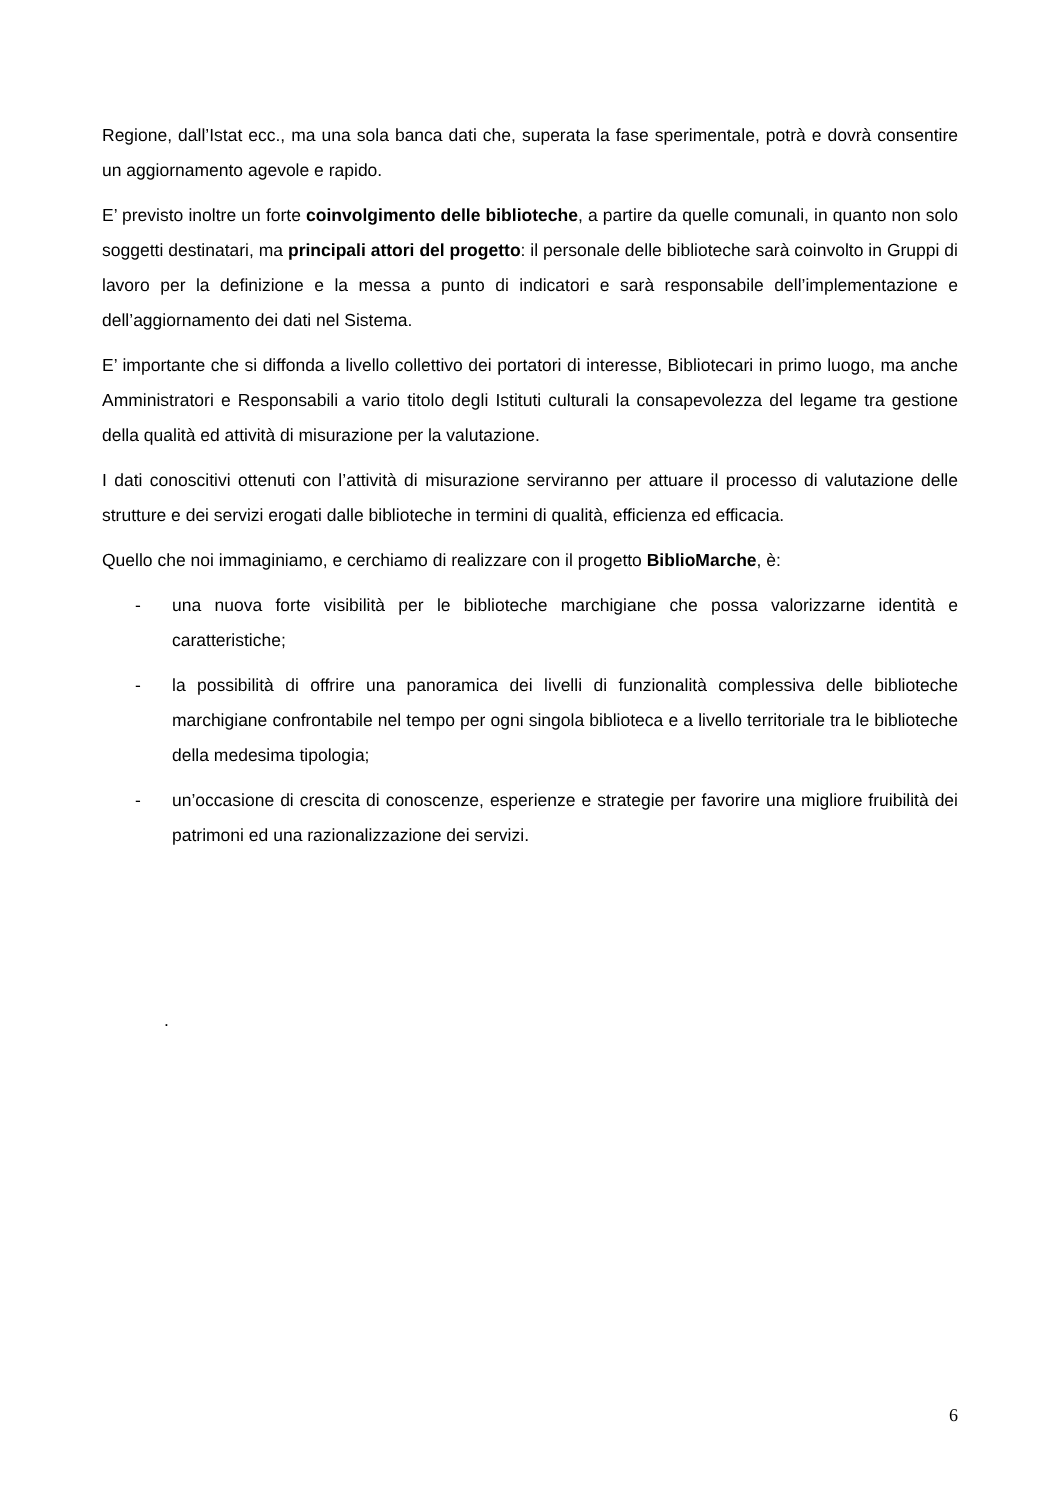Regione, dall’Istat ecc., ma una sola banca dati che, superata la fase sperimentale, potrà e dovrà consentire un aggiornamento agevole e rapido.
E’ previsto inoltre un forte coinvolgimento delle biblioteche, a partire da quelle comunali, in quanto non solo soggetti destinatari, ma principali attori del progetto: il personale delle biblioteche sarà coinvolto in Gruppi di lavoro per la definizione e la messa a punto di indicatori e sarà responsabile dell’implementazione e dell’aggiornamento dei dati nel Sistema.
E’ importante che si diffonda a livello collettivo dei portatori di interesse, Bibliotecari in primo luogo, ma anche Amministratori e Responsabili a vario titolo degli Istituti culturali la consapevolezza del legame tra gestione della qualità ed attività di misurazione per la valutazione.
I dati conoscitivi ottenuti con l’attività di misurazione serviranno per attuare il processo di valutazione delle strutture e dei servizi erogati dalle biblioteche in termini di qualità, efficienza ed efficacia.
Quello che noi immaginiamo, e cerchiamo di realizzare con il progetto BiblioMarche, è:
- una nuova forte visibilità per le biblioteche marchigiane che possa valorizzarne identità e caratteristiche;
- la possibilità di offrire una panoramica dei livelli di funzionalità complessiva delle biblioteche marchigiane confrontabile nel tempo per ogni singola biblioteca e a livello territoriale tra le biblioteche della medesima tipologia;
- un’occasione di crescita di conoscenze, esperienze e strategie per favorire una migliore fruibilità dei patrimoni ed una razionalizzazione dei servizi.
.
6